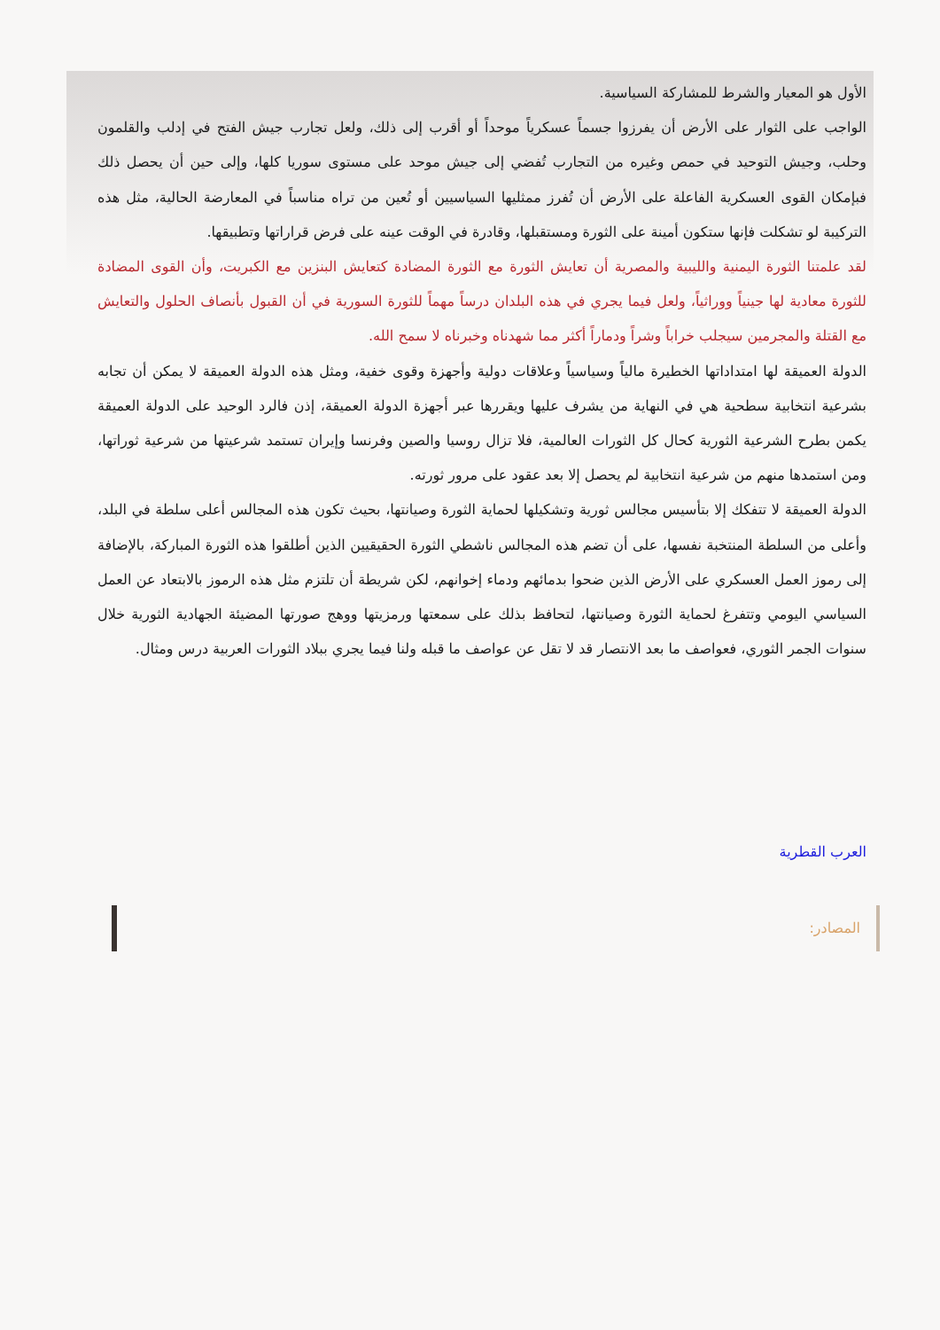الأول هو المعيار والشرط للمشاركة السياسية.
الواجب على الثوار على الأرض أن يفرزوا جسماً عسكرياً موحداً أو أقرب إلى ذلك، ولعل تجارب جيش الفتح في إدلب والقلمون وحلب، وجيش التوحيد في حمص وغيره من التجارب تُفضي إلى جيش موحد على مستوى سوريا كلها، وإلى حين أن يحصل ذلك فبإمكان القوى العسكرية الفاعلة على الأرض أن تُفرز ممثليها السياسيين أو تُعين من تراه مناسباً في المعارضة الحالية، مثل هذه التركيبة لو تشكلت فإنها ستكون أمينة على الثورة ومستقبلها، وقادرة في الوقت عينه على فرض قراراتها وتطبيقها.
لقد علمتنا الثورة اليمنية والليبية والمصرية أن تعايش الثورة مع الثورة المضادة كتعايش البنزين مع الكبريت، وأن القوى المضادة للثورة معادية لها جينياً ووراثياً، ولعل فيما يجري في هذه البلدان درساً مهماً للثورة السورية في أن القبول بأنصاف الحلول والتعايش مع القتلة والمجرمين سيجلب خراباً وشراً ودماراً أكثر مما شهدناه وخبرناه لا سمح الله.
الدولة العميقة لها امتداداتها الخطيرة مالياً وسياسياً وعلاقات دولية وأجهزة وقوى خفية، ومثل هذه الدولة العميقة لا يمكن أن تجابه بشرعية انتخابية سطحية هي في النهاية من يشرف عليها ويقررها عبر أجهزة الدولة العميقة، إذن فالرد الوحيد على الدولة العميقة يكمن بطرح الشرعية الثورية كحال كل الثورات العالمية، فلا تزال روسيا والصين وفرنسا وإيران تستمد شرعيتها من شرعية ثوراتها، ومن استمدها منهم من شرعية انتخابية لم يحصل إلا بعد عقود على مرور ثورته.
الدولة العميقة لا تتفكك إلا بتأسيس مجالس ثورية وتشكيلها لحماية الثورة وصيانتها، بحيث تكون هذه المجالس أعلى سلطة في البلد، وأعلى من السلطة المنتخبة نفسها، على أن تضم هذه المجالس ناشطي الثورة الحقيقيين الذين أطلقوا هذه الثورة المباركة، بالإضافة إلى رموز العمل العسكري على الأرض الذين ضحوا بدمائهم ودماء إخوانهم، لكن شريطة أن تلتزم مثل هذه الرموز بالابتعاد عن العمل السياسي اليومي وتتفرغ لحماية الثورة وصيانتها، لتحافظ بذلك على سمعتها ورمزيتها ووهج صورتها المضيئة الجهادية الثورية خلال سنوات الجمر الثوري، فعواصف ما بعد الانتصار قد لا تقل عن عواصف ما قبله ولنا فيما يجري ببلاد الثورات العربية درس ومثال.
العرب القطرية
المصادر: